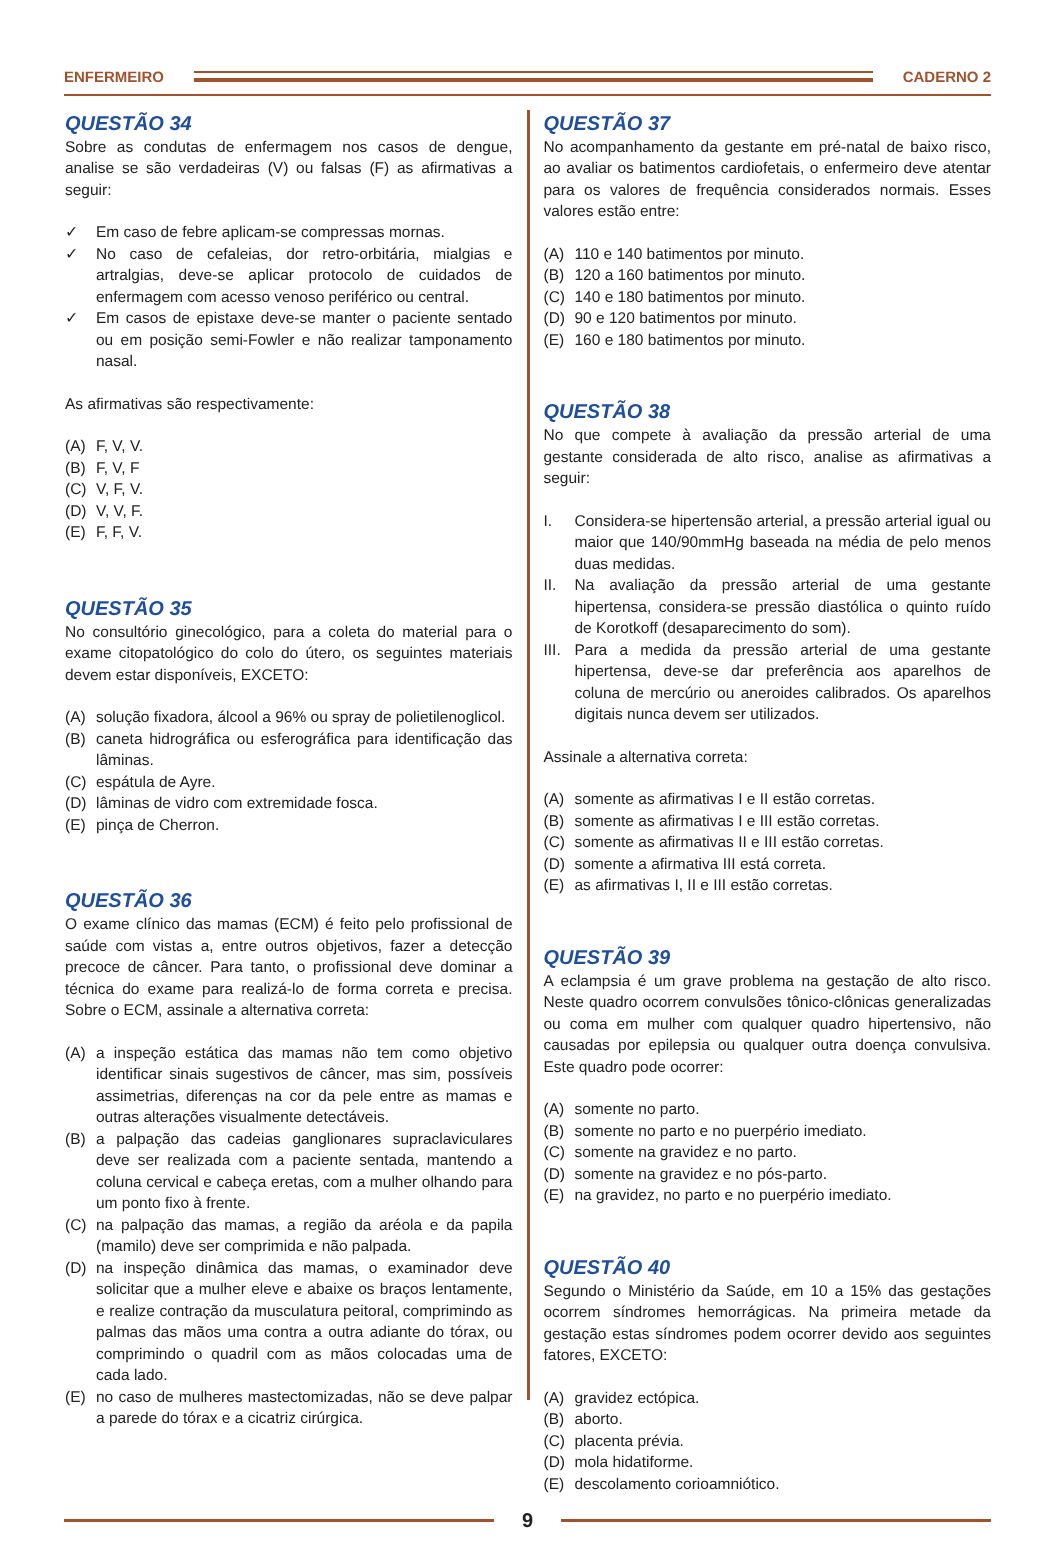ENFERMEIRO CADERNO 2
QUESTÃO 34
Sobre as condutas de enfermagem nos casos de dengue, analise se são verdadeiras (V) ou falsas (F) as afirmativas a seguir:
✓ Em caso de febre aplicam-se compressas mornas.
✓ No caso de cefaleias, dor retro-orbitária, mialgias e artralgias, deve-se aplicar protocolo de cuidados de enfermagem com acesso venoso periférico ou central.
✓ Em casos de epistaxe deve-se manter o paciente sentado ou em posição semi-Fowler e não realizar tamponamento nasal.
As afirmativas são respectivamente:
(A) F, V, V.
(B) F, V, F
(C) V, F, V.
(D) V, V, F.
(E) F, F, V.
QUESTÃO 35
No consultório ginecológico, para a coleta do material para o exame citopatológico do colo do útero, os seguintes materiais devem estar disponíveis, EXCETO:
(A) solução fixadora, álcool a 96% ou spray de polietilenoglicol.
(B) caneta hidrográfica ou esferográfica para identificação das lâminas.
(C) espátula de Ayre.
(D) lâminas de vidro com extremidade fosca.
(E) pinça de Cherron.
QUESTÃO 36
O exame clínico das mamas (ECM) é feito pelo profissional de saúde com vistas a, entre outros objetivos, fazer a detecção precoce de câncer. Para tanto, o profissional deve dominar a técnica do exame para realizá-lo de forma correta e precisa. Sobre o ECM, assinale a alternativa correta:
(A) a inspeção estática das mamas não tem como objetivo identificar sinais sugestivos de câncer, mas sim, possíveis assimetrias, diferenças na cor da pele entre as mamas e outras alterações visualmente detectáveis.
(B) a palpação das cadeias ganglionares supraclaviculares deve ser realizada com a paciente sentada, mantendo a coluna cervical e cabeça eretas, com a mulher olhando para um ponto fixo à frente.
(C) na palpação das mamas, a região da aréola e da papila (mamilo) deve ser comprimida e não palpada.
(D) na inspeção dinâmica das mamas, o examinador deve solicitar que a mulher eleve e abaixe os braços lentamente, e realize contração da musculatura peitoral, comprimindo as palmas das mãos uma contra a outra adiante do tórax, ou comprimindo o quadril com as mãos colocadas uma de cada lado.
(E) no caso de mulheres mastectomizadas, não se deve palpar a parede do tórax e a cicatriz cirúrgica.
QUESTÃO 37
No acompanhamento da gestante em pré-natal de baixo risco, ao avaliar os batimentos cardiofetais, o enfermeiro deve atentar para os valores de frequência considerados normais. Esses valores estão entre:
(A) 110 e 140 batimentos por minuto.
(B) 120 a 160 batimentos por minuto.
(C) 140 e 180 batimentos por minuto.
(D) 90 e 120 batimentos por minuto.
(E) 160 e 180 batimentos por minuto.
QUESTÃO 38
No que compete à avaliação da pressão arterial de uma gestante considerada de alto risco, analise as afirmativas a seguir:
I. Considera-se hipertensão arterial, a pressão arterial igual ou maior que 140/90mmHg baseada na média de pelo menos duas medidas.
II. Na avaliação da pressão arterial de uma gestante hipertensa, considera-se pressão diastólica o quinto ruído de Korotkoff (desaparecimento do som).
III. Para a medida da pressão arterial de uma gestante hipertensa, deve-se dar preferência aos aparelhos de coluna de mercúrio ou aneroides calibrados. Os aparelhos digitais nunca devem ser utilizados.
Assinale a alternativa correta:
(A) somente as afirmativas I e II estão corretas.
(B) somente as afirmativas I e III estão corretas.
(C) somente as afirmativas II e III estão corretas.
(D) somente a afirmativa III está correta.
(E) as afirmativas I, II e III estão corretas.
QUESTÃO 39
A eclampsia é um grave problema na gestação de alto risco. Neste quadro ocorrem convulsões tônico-clônicas generalizadas ou coma em mulher com qualquer quadro hipertensivo, não causadas por epilepsia ou qualquer outra doença convulsiva. Este quadro pode ocorrer:
(A) somente no parto.
(B) somente no parto e no puerpério imediato.
(C) somente na gravidez e no parto.
(D) somente na gravidez e no pós-parto.
(E) na gravidez, no parto e no puerpério imediato.
QUESTÃO 40
Segundo o Ministério da Saúde, em 10 a 15% das gestações ocorrem síndromes hemorrágicas. Na primeira metade da gestação estas síndromes podem ocorrer devido aos seguintes fatores, EXCETO:
(A) gravidez ectópica.
(B) aborto.
(C) placenta prévia.
(D) mola hidatiforme.
(E) descolamento corioamniótico.
9